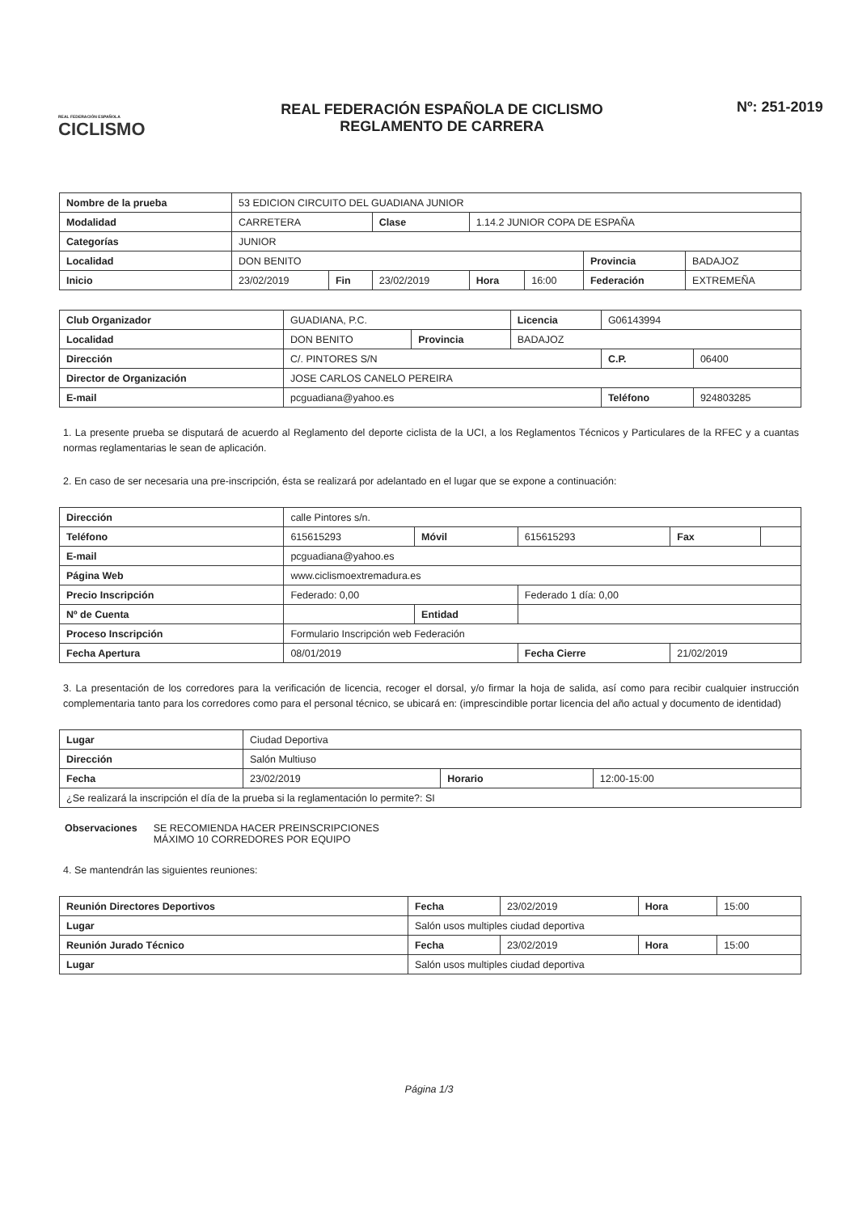REAL FEDERACIÓN ESPAÑOLA
CICLISMO
REAL FEDERACIÓN ESPAÑOLA DE CICLISMO
REGLAMENTO DE CARRERA
Nº: 251-2019
| Nombre de la prueba | 53 EDICION CIRCUITO DEL GUADIANA JUNIOR | | | | | | |
| Modalidad | CARRETERA | | Clase | 1.14.2 JUNIOR COPA DE ESPAÑA | | | |
| Categorías | JUNIOR | | | | | | |
| Localidad | DON BENITO | | | | | Provincia | BADAJOZ |
| Inicio | 23/02/2019 | Fin | 23/02/2019 | Hora | 16:00 | Federación | EXTREMEÑA |
| Club Organizador | GUADIANA, P.C. | | Licencia | G06143994 | |
| Localidad | DON BENITO | Provincia | BADAJOZ | | |
| Dirección | C/. PINTORES S/N | | | C.P. | 06400 |
| Director de Organización | JOSE CARLOS CANELO PEREIRA | | | | |
| E-mail | pcguadiana@yahoo.es | | | Teléfono | 924803285 |
1. La presente prueba se disputará de acuerdo al Reglamento del deporte ciclista de la UCI, a los Reglamentos Técnicos y Particulares de la RFEC y a cuantas normas reglamentarias le sean de aplicación.
2. En caso de ser necesaria una pre-inscripción, ésta se realizará por adelantado en el lugar que se expone a continuación:
| Dirección | calle Pintores s/n. | | | | |
| Teléfono | 615615293 | Móvil | 615615293 | Fax | |
| E-mail | pcguadiana@yahoo.es | | | | |
| Página Web | www.ciclismoextremadura.es | | | | |
| Precio Inscripción | Federado: 0,00 | | Federado 1 día: 0,00 | | |
| Nº de Cuenta | | Entidad | | | |
| Proceso Inscripción | Formulario Inscripción web Federación | | | | |
| Fecha Apertura | 08/01/2019 | | Fecha Cierre | 21/02/2019 | |
3. La presentación de los corredores para la verificación de licencia, recoger el dorsal, y/o firmar la hoja de salida, así como para recibir cualquier instrucción complementaria tanto para los corredores como para el personal técnico, se ubicará en: (imprescindible portar licencia del año actual y documento de identidad)
| Lugar | Ciudad Deportiva | | |
| Dirección | Salón Multiuso | | |
| Fecha | 23/02/2019 | Horario | 12:00-15:00 |
| ¿Se realizará la inscripción el día de la prueba si la reglamentación lo permite?: SI | | | |
Observaciones SE RECOMIENDA HACER PREINSCRIPCIONES
MÁXIMO 10 CORREDORES POR EQUIPO
4. Se mantendrán las siguientes reuniones:
| Reunión Directores Deportivos | | Fecha | 23/02/2019 | Hora | 15:00 |
| Lugar | Salón usos multiples ciudad deportiva | | | | |
| Reunión Jurado Técnico | | Fecha | 23/02/2019 | Hora | 15:00 |
| Lugar | Salón usos multiples ciudad deportiva | | | | |
Página 1/3